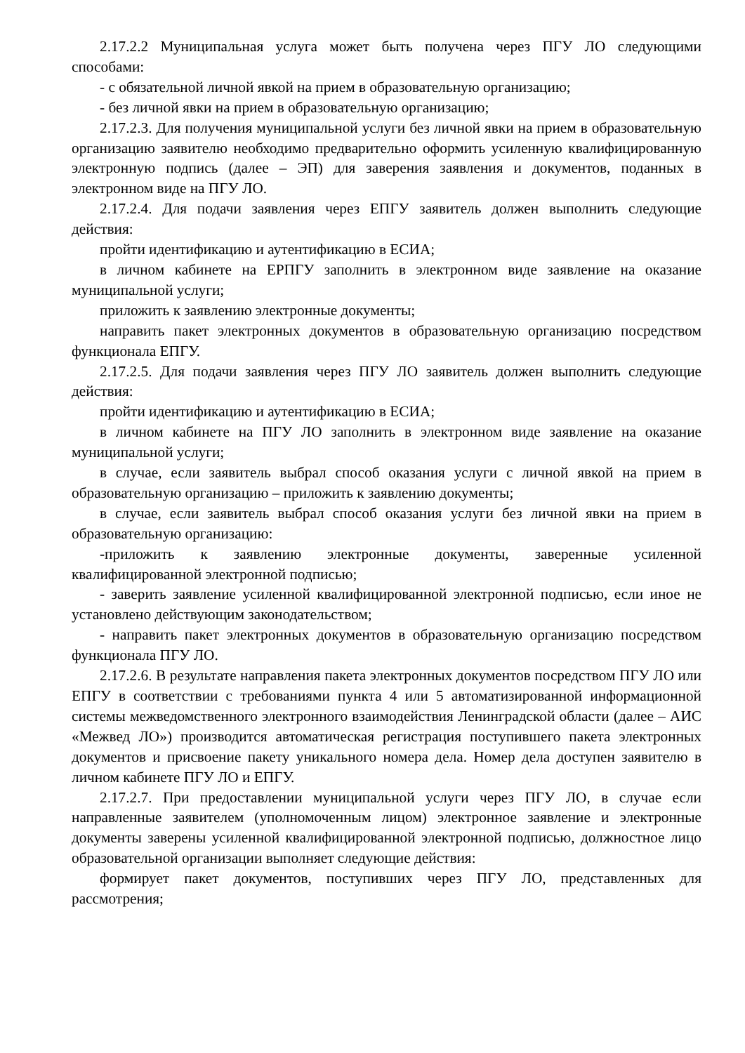2.17.2.2 Муниципальная услуга может быть получена через ПГУ ЛО следующими способами:
- с обязательной личной явкой на прием в образовательную организацию;
- без личной явки на прием в образовательную организацию;
2.17.2.3. Для получения муниципальной услуги без личной явки на прием в образовательную организацию заявителю необходимо предварительно оформить усиленную квалифицированную электронную подпись (далее – ЭП) для заверения заявления и документов, поданных в электронном виде на ПГУ ЛО.
2.17.2.4. Для подачи заявления через ЕПГУ заявитель должен выполнить следующие действия:
пройти идентификацию и аутентификацию в ЕСИА;
в личном кабинете на ЕРПГУ заполнить в электронном виде заявление на оказание муниципальной услуги;
приложить к заявлению электронные документы;
направить пакет электронных документов в образовательную организацию посредством функционала ЕПГУ.
2.17.2.5. Для подачи заявления через ПГУ ЛО заявитель должен выполнить следующие действия:
пройти идентификацию и аутентификацию в ЕСИА;
в личном кабинете на ПГУ ЛО заполнить в электронном виде заявление на оказание муниципальной услуги;
в случае, если заявитель выбрал способ оказания услуги с личной явкой на прием в образовательную организацию – приложить к заявлению документы;
в случае, если заявитель выбрал способ оказания услуги без личной явки на прием в образовательную организацию:
-приложить к заявлению электронные документы, заверенные усиленной квалифицированной электронной подписью;
- заверить заявление усиленной квалифицированной электронной подписью, если иное не установлено действующим законодательством;
- направить пакет электронных документов в образовательную организацию посредством функционала ПГУ ЛО.
2.17.2.6. В результате направления пакета электронных документов посредством ПГУ ЛО или ЕПГУ в соответствии с требованиями пункта 4 или 5 автоматизированной информационной системы межведомственного электронного взаимодействия Ленинградской области (далее – АИС «Межвед ЛО») производится автоматическая регистрация поступившего пакета электронных документов и присвоение пакету уникального номера дела. Номер дела доступен заявителю в личном кабинете ПГУ ЛО и ЕПГУ.
2.17.2.7. При предоставлении муниципальной услуги через ПГУ ЛО, в случае если направленные заявителем (уполномоченным лицом) электронное заявление и электронные документы заверены усиленной квалифицированной электронной подписью, должностное лицо образовательной организации выполняет следующие действия:
формирует пакет документов, поступивших через ПГУ ЛО, представленных для рассмотрения;